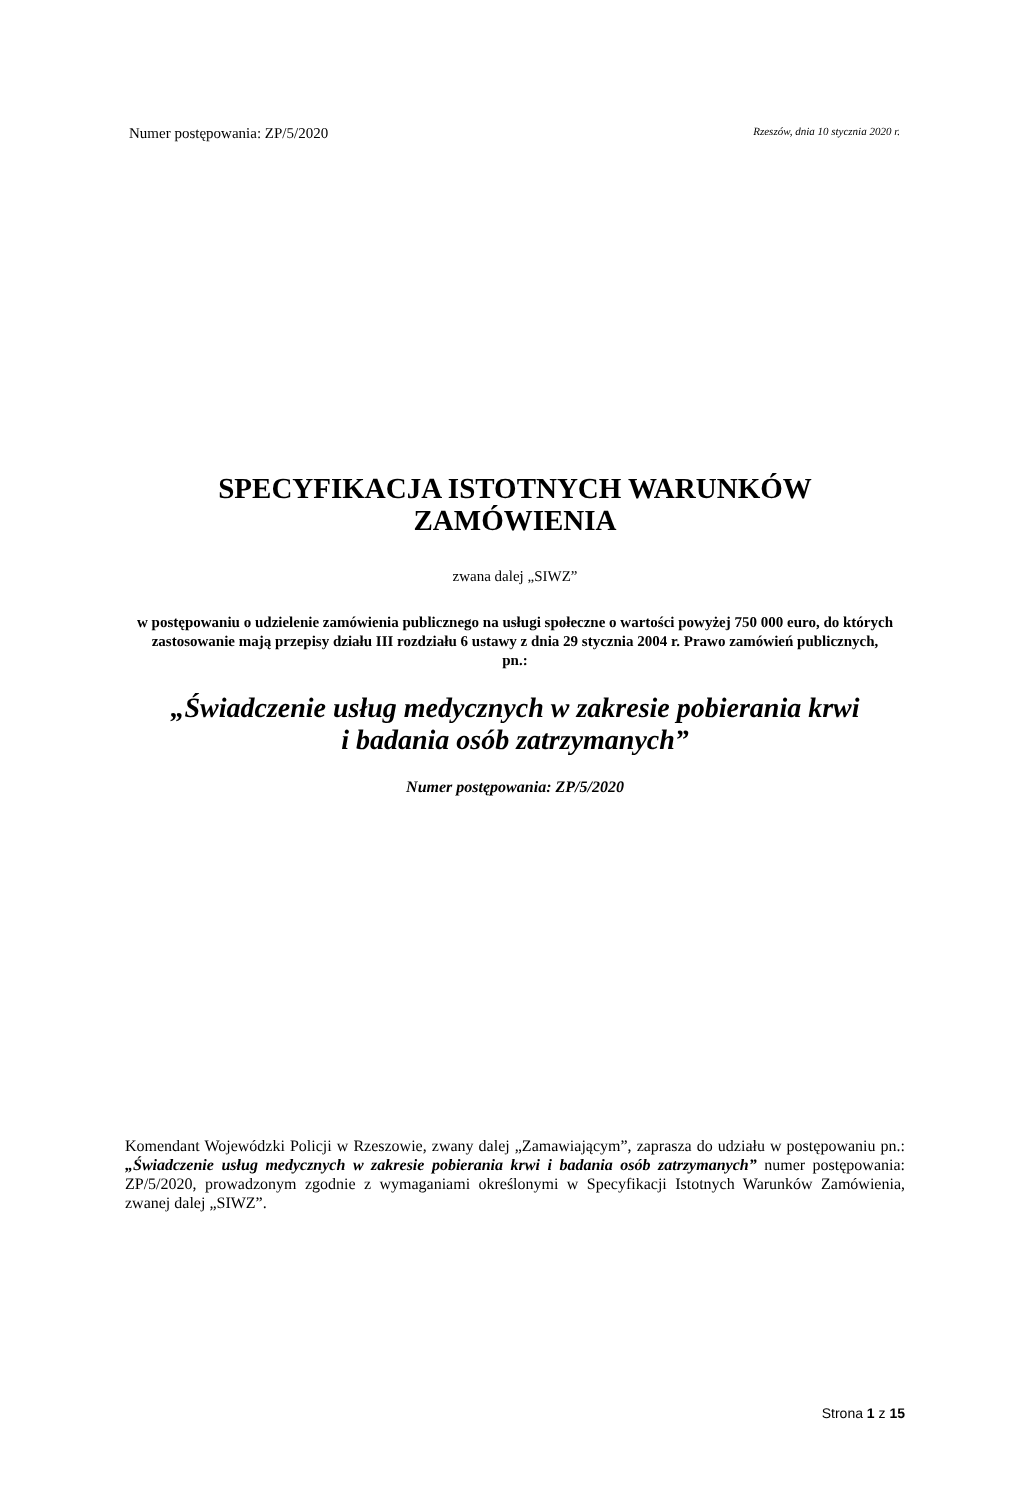Numer postępowania: ZP/5/2020 Rzeszów, dnia 10 stycznia 2020 r.
SPECYFIKACJA ISTOTNYCH WARUNKÓW
ZAMÓWIENIA
zwana dalej „SIWZ”
w postępowaniu o udzielenie zamówienia publicznego na usługi społeczne o wartości powyżej 750 000 euro, do których zastosowanie mają przepisy działu III rozdziału 6 ustawy z dnia 29 stycznia 2004 r. Prawo zamówień publicznych,
pn.:
„Świadczenie usług medycznych w zakresie pobierania krwi
i badania osób zatrzymanych”
Numer postępowania: ZP/5/2020
Komendant Wojewódzki Policji w Rzeszowie, zwany dalej „Zamawiającym”, zaprasza do udziału w postępowaniu pn.: „Świadczenie usług medycznych w zakresie pobierania krwi i badania osób zatrzymanych” numer postępowania: ZP/5/2020, prowadzonym zgodnie z wymaganiami określonymi w Specyfikacji Istotnych Warunków Zamówienia, zwanej dalej „SIWZ”.
Strona 1 z 15